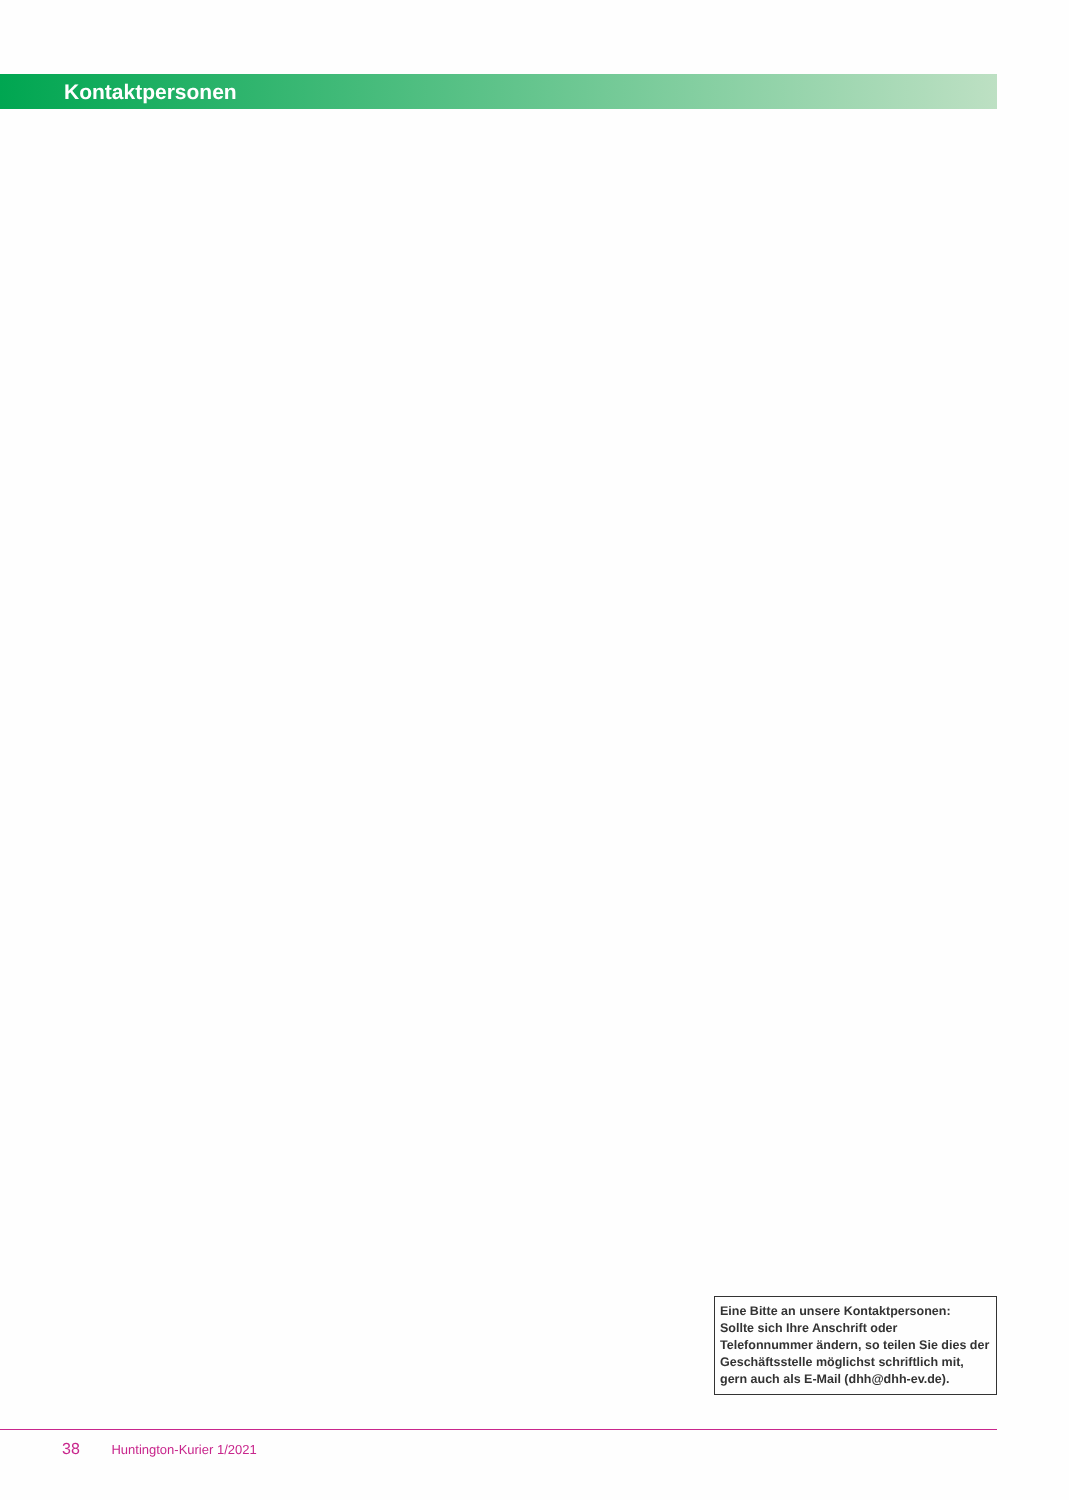Kontaktpersonen
Eine Bitte an unsere Kontaktpersonen:
Sollte sich Ihre Anschrift oder Telefonnummer ändern, so teilen Sie dies der Geschäftsstelle möglichst schriftlich mit, gern auch als E-Mail (dhh@dhh-ev.de).
38 Huntington-Kurier 1/2021